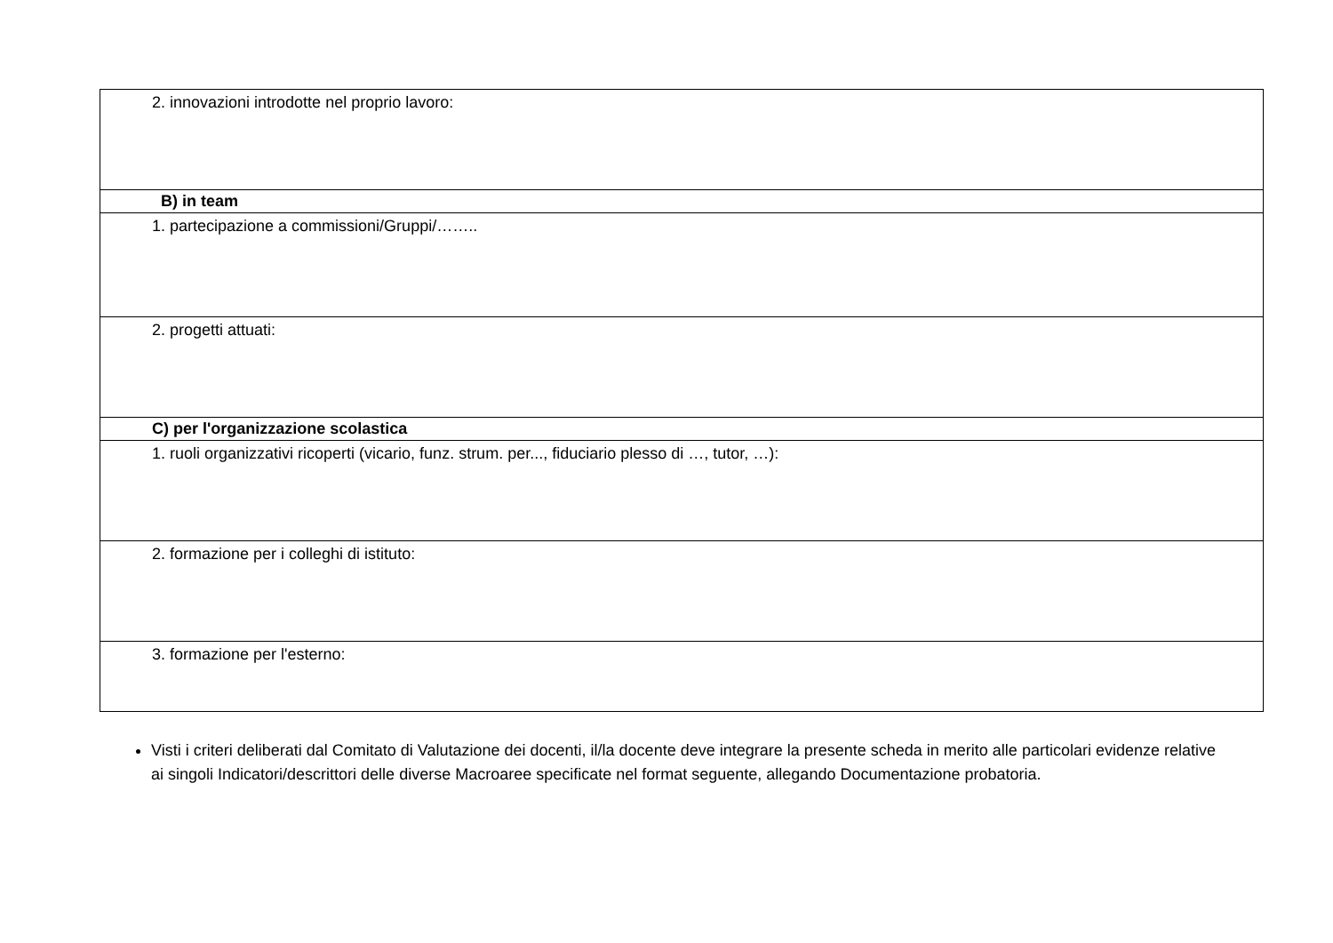| 2. innovazioni introdotte nel proprio lavoro: |
| B) in team |
| 1. partecipazione a commissioni/Gruppi/…….. |
| 2. progetti attuati: |
| C) per l'organizzazione scolastica |
| 1. ruoli organizzativi ricoperti (vicario, funz. strum. per..., fiduciario plesso di …, tutor, …): |
| 2. formazione per i colleghi di istituto: |
| 3. formazione per l'esterno: |
Visti i criteri deliberati dal Comitato di Valutazione dei docenti, il/la docente deve integrare la presente scheda in merito alle particolari evidenze relative ai singoli Indicatori/descrittori delle diverse Macroaree specificate nel format seguente, allegando Documentazione probatoria.